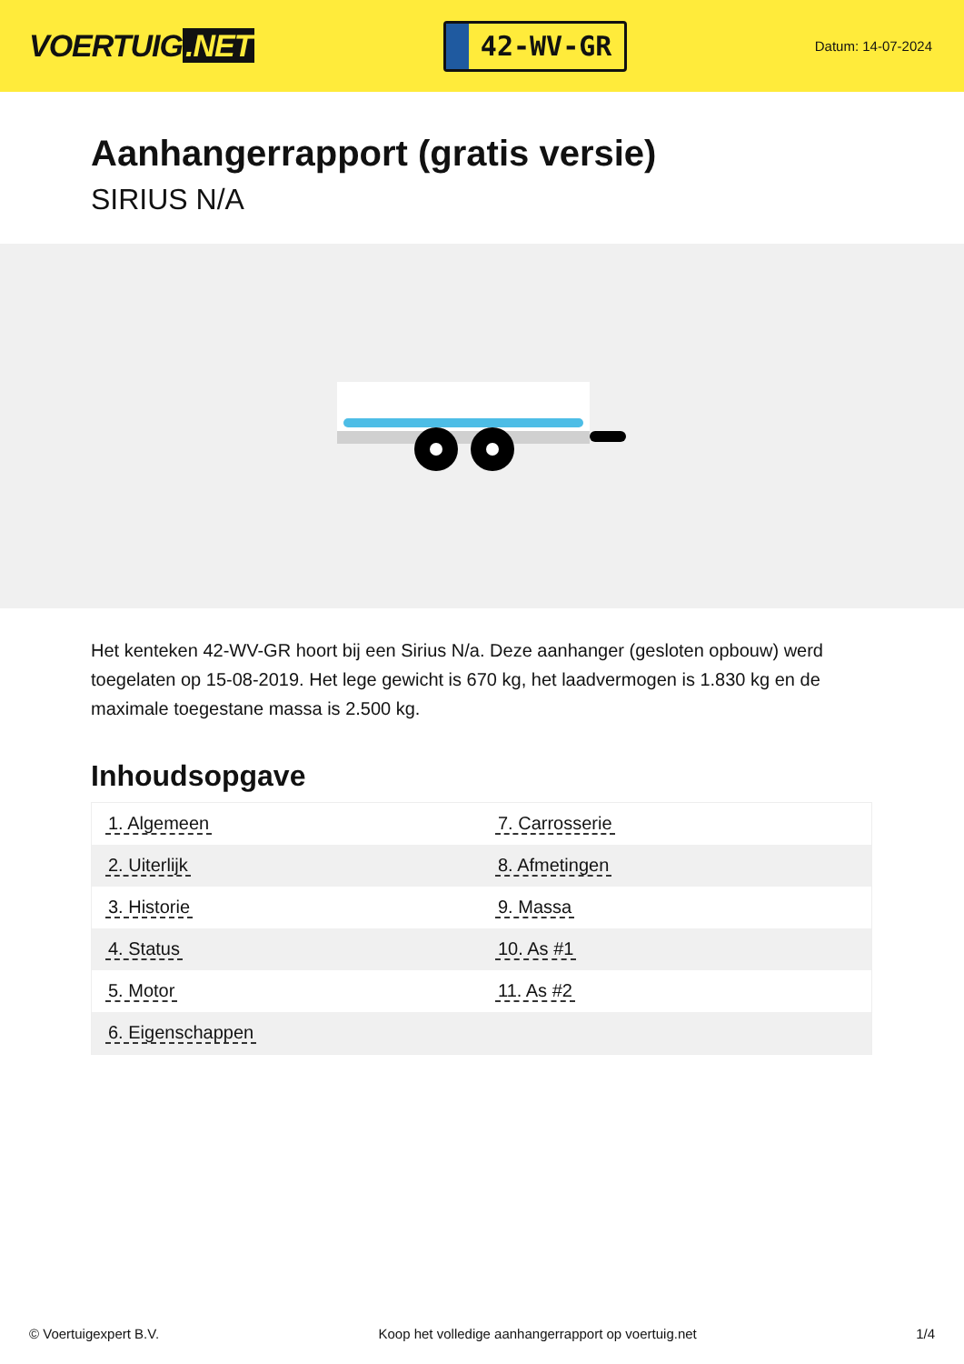VOERTUIG.NET
42-WV-GR
Datum: 14-07-2024
Aanhangerrapport (gratis versie)
SIRIUS N/A
Het kenteken 42-WV-GR hoort bij een Sirius N/a. Deze aanhanger (gesloten opbouw) werd toegelaten op 15-08-2019. Het lege gewicht is 670 kg, het laadvermogen is 1.830 kg en de maximale toegestane massa is 2.500 kg.
Inhoudsopgave
| 1. Algemeen | 7. Carrosserie |
| 2. Uiterlijk | 8. Afmetingen |
| 3. Historie | 9. Massa |
| 4. Status | 10. As #1 |
| 5. Motor | 11. As #2 |
| 6. Eigenschappen | |
© Voertuigexpert B.V. Koop het volledige aanhangerrapport op voertuig.net 1/4